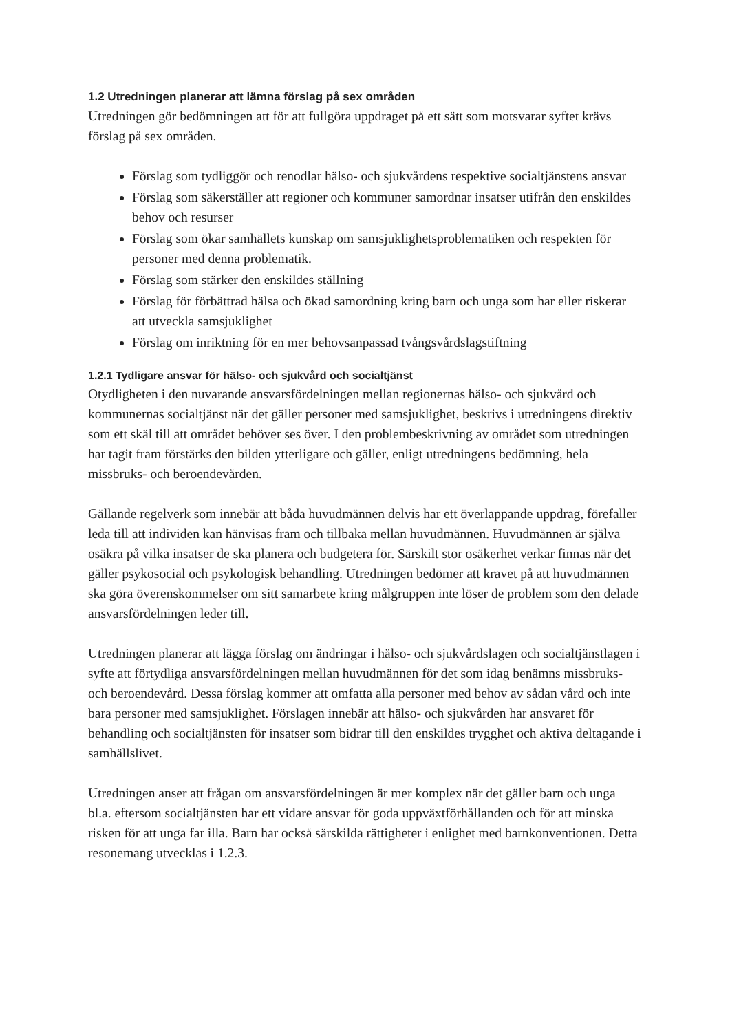1.2 Utredningen planerar att lämna förslag på sex områden
Utredningen gör bedömningen att för att fullgöra uppdraget på ett sätt som motsvarar syftet krävs förslag på sex områden.
Förslag som tydliggör och renodlar hälso- och sjukvårdens respektive socialtjänstens ansvar
Förslag som säkerställer att regioner och kommuner samordnar insatser utifrån den enskildes behov och resurser
Förslag som ökar samhällets kunskap om samsjuklighetsproblematiken och respekten för personer med denna problematik.
Förslag som stärker den enskildes ställning
Förslag för förbättrad hälsa och ökad samordning kring barn och unga som har eller riskerar att utveckla samsjuklighet
Förslag om inriktning för en mer behovsanpassad tvångsvårdslagstiftning
1.2.1 Tydligare ansvar för hälso- och sjukvård och socialtjänst
Otydligheten i den nuvarande ansvarsfördelningen mellan regionernas hälso- och sjukvård och kommunernas socialtjänst när det gäller personer med samsjuklighet, beskrivs i utredningens direktiv som ett skäl till att området behöver ses över. I den problembeskrivning av området som utredningen har tagit fram förstärks den bilden ytterligare och gäller, enligt utredningens bedömning, hela missbruks- och beroendevården.
Gällande regelverk som innebär att båda huvudmännen delvis har ett överlappande uppdrag, förefaller leda till att individen kan hänvisas fram och tillbaka mellan huvudmännen. Huvudmännen är själva osäkra på vilka insatser de ska planera och budgetera för. Särskilt stor osäkerhet verkar finnas när det gäller psykosocial och psykologisk behandling. Utredningen bedömer att kravet på att huvudmännen ska göra överenskommelser om sitt samarbete kring målgruppen inte löser de problem som den delade ansvarsfördelningen leder till.
Utredningen planerar att lägga förslag om ändringar i hälso- och sjukvårdslagen och socialtjänstlagen i syfte att förtydliga ansvarsfördelningen mellan huvudmännen för det som idag benämns missbruks- och beroendevård. Dessa förslag kommer att omfatta alla personer med behov av sådan vård och inte bara personer med samsjuklighet. Förslagen innebär att hälso- och sjukvården har ansvaret för behandling och socialtjänsten för insatser som bidrar till den enskildes trygghet och aktiva deltagande i samhällslivet.
Utredningen anser att frågan om ansvarsfördelningen är mer komplex när det gäller barn och unga bl.a. eftersom socialtjänsten har ett vidare ansvar för goda uppväxtförhållanden och för att minska risken för att unga far illa. Barn har också särskilda rättigheter i enlighet med barnkonventionen. Detta resonemang utvecklas i 1.2.3.